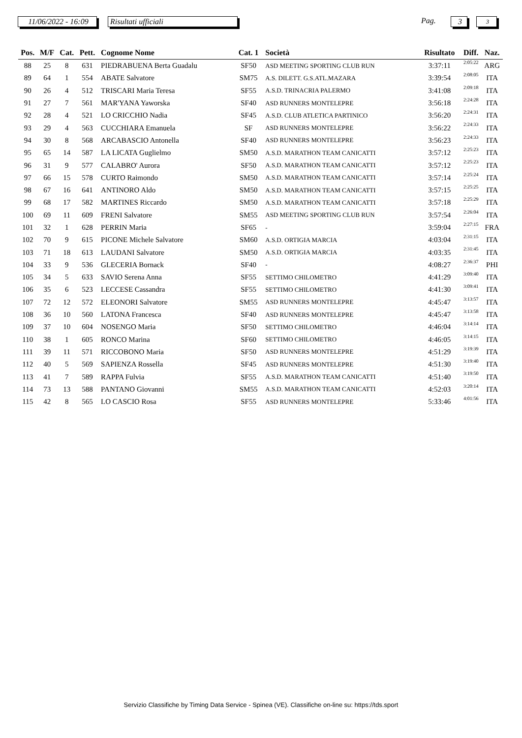11/06/2022 - 16:09
Risultati ufficiali Pag. 3 3
| Pos. | M/F | Cat. | Pett. | Cognome Nome | Cat. 1 | Società | Risultato | Diff. | Naz. |
| --- | --- | --- | --- | --- | --- | --- | --- | --- | --- |
| 88 | 25 | 8 | 631 | PIEDRABUENA Berta Guadalu | SF50 | ASD MEETING SPORTING CLUB RUN | 3:37:11 | 2:05:22 | ARG |
| 89 | 64 | 1 | 554 | ABATE Salvatore | SM75 | A.S. DILETT. G.S.ATL.MAZARA | 3:39:54 | 2:08:05 | ITA |
| 90 | 26 | 4 | 512 | TRISCARI Maria Teresa | SF55 | A.S.D. TRINACRIA PALERMO | 3:41:08 | 2:09:18 | ITA |
| 91 | 27 | 7 | 561 | MAR'YANA Yaworska | SF40 | ASD RUNNERS MONTELEPRE | 3:56:18 | 2:24:28 | ITA |
| 92 | 28 | 4 | 521 | LO CRICCHIO Nadia | SF45 | A.S.D. CLUB ATLETICA PARTINICO | 3:56:20 | 2:24:31 | ITA |
| 93 | 29 | 4 | 563 | CUCCHIARA Emanuela | SF | ASD RUNNERS MONTELEPRE | 3:56:22 | 2:24:33 | ITA |
| 94 | 30 | 8 | 568 | ARCABASCIO Antonella | SF40 | ASD RUNNERS MONTELEPRE | 3:56:23 | 2:24:33 | ITA |
| 95 | 65 | 14 | 587 | LA LICATA Guglielmo | SM50 | A.S.D. MARATHON TEAM CANICATTI | 3:57:12 | 2:25:23 | ITA |
| 96 | 31 | 9 | 577 | CALABRO' Aurora | SF50 | A.S.D. MARATHON TEAM CANICATTI | 3:57:12 | 2:25:23 | ITA |
| 97 | 66 | 15 | 578 | CURTO Raimondo | SM50 | A.S.D. MARATHON TEAM CANICATTI | 3:57:14 | 2:25:24 | ITA |
| 98 | 67 | 16 | 641 | ANTINORO Aldo | SM50 | A.S.D. MARATHON TEAM CANICATTI | 3:57:15 | 2:25:25 | ITA |
| 99 | 68 | 17 | 582 | MARTINES Riccardo | SM50 | A.S.D. MARATHON TEAM CANICATTI | 3:57:18 | 2:25:29 | ITA |
| 100 | 69 | 11 | 609 | FRENI Salvatore | SM55 | ASD MEETING SPORTING CLUB RUN | 3:57:54 | 2:26:04 | ITA |
| 101 | 32 | 1 | 628 | PERRIN Maria | SF65 | - | 3:59:04 | 2:27:15 | FRA |
| 102 | 70 | 9 | 615 | PICONE Michele Salvatore | SM60 | A.S.D. ORTIGIA MARCIA | 4:03:04 | 2:31:15 | ITA |
| 103 | 71 | 18 | 613 | LAUDANI Salvatore | SM50 | A.S.D. ORTIGIA MARCIA | 4:03:35 | 2:31:45 | ITA |
| 104 | 33 | 9 | 536 | GLECERIA Bornack | SF40 | - | 4:08:27 | 2:36:37 | PHI |
| 105 | 34 | 5 | 633 | SAVIO Serena Anna | SF55 | SETTIMO CHILOMETRO | 4:41:29 | 3:09:40 | ITA |
| 106 | 35 | 6 | 523 | LECCESE Cassandra | SF55 | SETTIMO CHILOMETRO | 4:41:30 | 3:09:41 | ITA |
| 107 | 72 | 12 | 572 | ELEONORI Salvatore | SM55 | ASD RUNNERS MONTELEPRE | 4:45:47 | 3:13:57 | ITA |
| 108 | 36 | 10 | 560 | LATONA Francesca | SF40 | ASD RUNNERS MONTELEPRE | 4:45:47 | 3:13:58 | ITA |
| 109 | 37 | 10 | 604 | NOSENGO Maria | SF50 | SETTIMO CHILOMETRO | 4:46:04 | 3:14:14 | ITA |
| 110 | 38 | 1 | 605 | RONCO Marina | SF60 | SETTIMO CHILOMETRO | 4:46:05 | 3:14:15 | ITA |
| 111 | 39 | 11 | 571 | RICCOBONO Maria | SF50 | ASD RUNNERS MONTELEPRE | 4:51:29 | 3:19:39 | ITA |
| 112 | 40 | 5 | 569 | SAPIENZA Rossella | SF45 | ASD RUNNERS MONTELEPRE | 4:51:30 | 3:19:40 | ITA |
| 113 | 41 | 7 | 589 | RAPPA Fulvia | SF55 | A.S.D. MARATHON TEAM CANICATTI | 4:51:40 | 3:19:50 | ITA |
| 114 | 73 | 13 | 588 | PANTANO Giovanni | SM55 | A.S.D. MARATHON TEAM CANICATTI | 4:52:03 | 3:20:14 | ITA |
| 115 | 42 | 8 | 565 | LO CASCIO Rosa | SF55 | ASD RUNNERS MONTELEPRE | 5:33:46 | 4:01:56 | ITA |
Servizio Classifiche by Timing Data Service - Spinea (VE). Classifiche on-line su: https://tds.sport